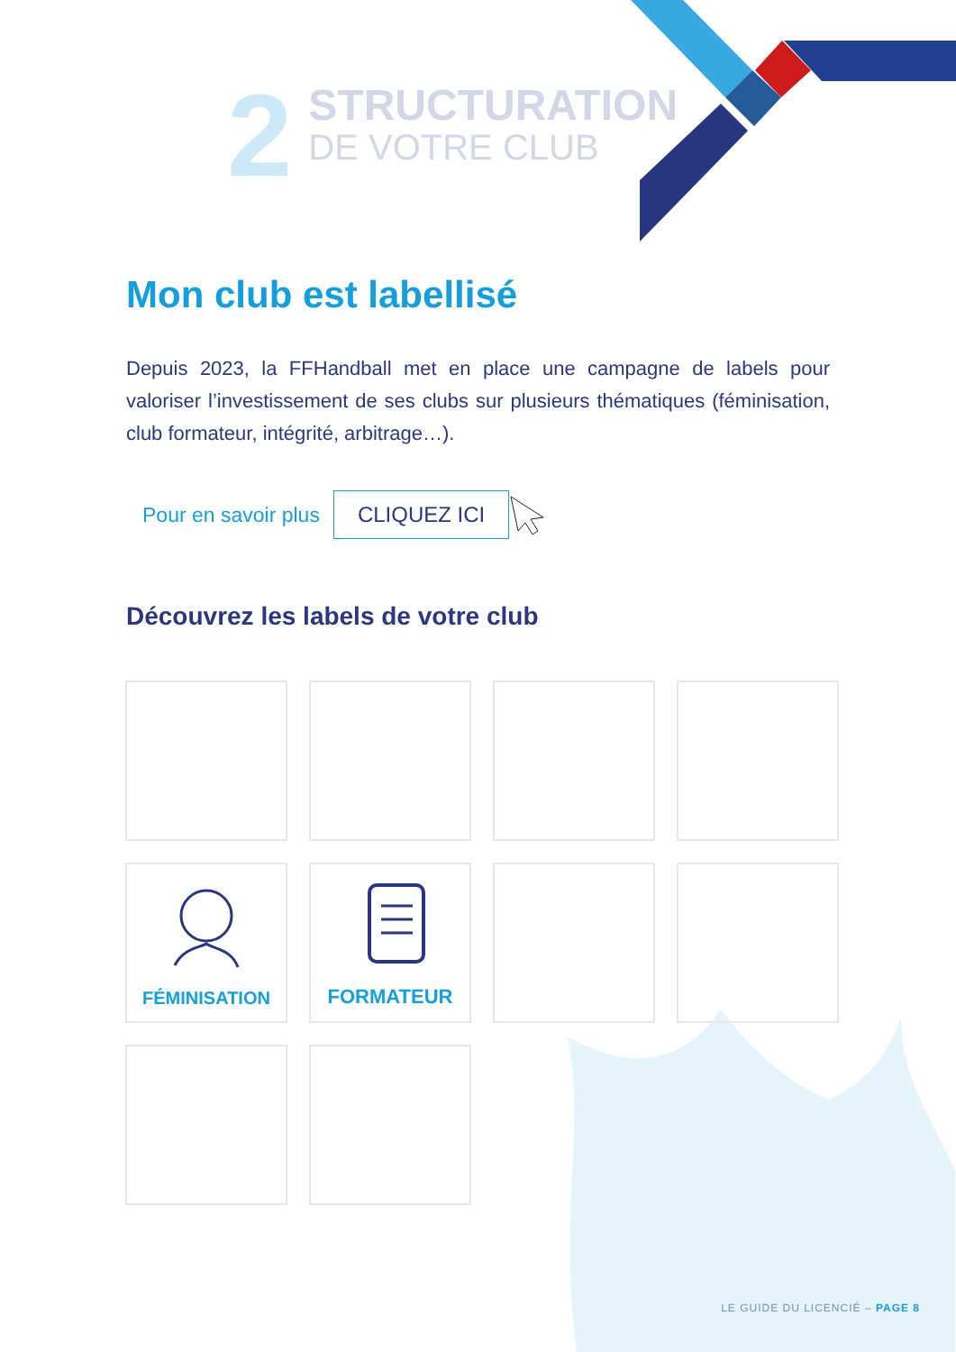2
STRUCTURATION
DE VOTRE CLUB
Mon club est labellisé
Depuis 2023, la FFHandball met en place une campagne de labels pour valoriser l’investissement de ses clubs sur plusieurs thématiques (féminisation, club formateur, intégrité, arbitrage…).
Pour en savoir plus
CLIQUEZ ICI
Découvrez les labels de votre club
FÉMINISATION
FORMATEUR
LE GUIDE DU LICENCIÉ – PAGE 8